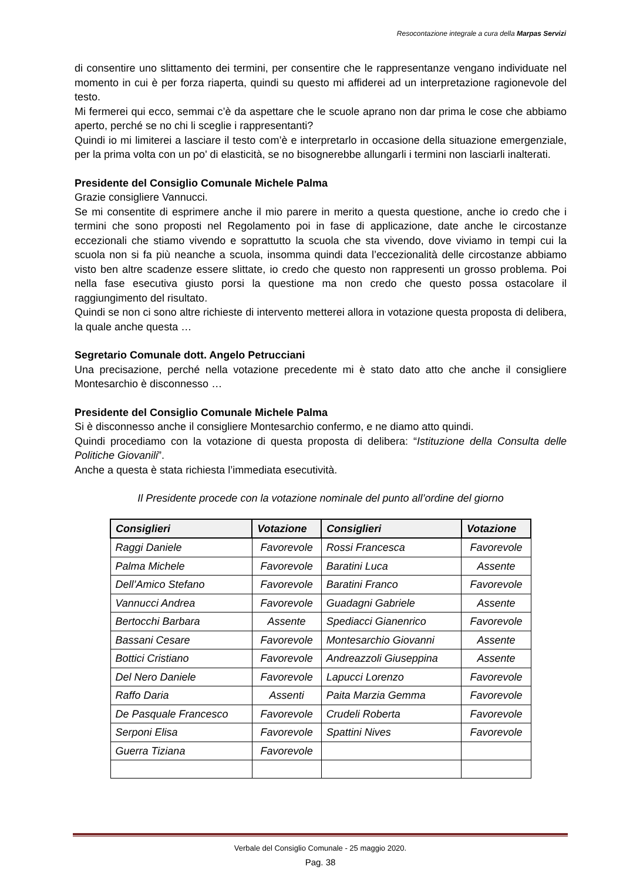Resocontazione integrale a cura della Marpas Servizi
di consentire uno slittamento dei termini, per consentire che le rappresentanze vengano individuate nel momento in cui è per forza riaperta, quindi su questo mi affiderei ad un interpretazione ragionevole del testo.
Mi fermerei qui ecco, semmai c’è da aspettare che le scuole aprano non dar prima le cose che abbiamo aperto, perché se no chi li sceglie i rappresentanti?
Quindi io mi limiterei a lasciare il testo com’è e interpretarlo in occasione della situazione emergenziale, per la prima volta con un po' di elasticità, se no bisognerebbe allungarli i termini non lasciarli inalterati.
Presidente del Consiglio Comunale Michele Palma
Grazie consigliere Vannucci.
Se mi consentite di esprimere anche il mio parere in merito a questa questione, anche io credo che i termini che sono proposti nel Regolamento poi in fase di applicazione, date anche le circostanze eccezionali che stiamo vivendo e soprattutto la scuola che sta vivendo, dove viviamo in tempi cui la scuola non si fa più neanche a scuola, insomma quindi data l’eccezionalità delle circostanze abbiamo visto ben altre scadenze essere slittate, io credo che questo non rappresenti un grosso problema. Poi nella fase esecutiva giusto porsi la questione ma non credo che questo possa ostacolare il raggiungimento del risultato.
Quindi se non ci sono altre richieste di intervento metterei allora in votazione questa proposta di delibera, la quale anche questa …
Segretario Comunale dott. Angelo Petrucciani
Una precisazione, perché nella votazione precedente mi è stato dato atto che anche il consigliere Montesarchio è disconnesso …
Presidente del Consiglio Comunale Michele Palma
Si è disconnesso anche il consigliere Montesarchio confermo, e ne diamo atto quindi.
Quindi procediamo con la votazione di questa proposta di delibera: “Istituzione della Consulta delle Politiche Giovanili”.
Anche a questa è stata richiesta l’immediata esecutività.
Il Presidente procede con la votazione nominale del punto all’ordine del giorno
| Consiglieri | Votazione | Consiglieri | Votazione |
| --- | --- | --- | --- |
| Raggi Daniele | Favorevole | Rossi Francesca | Favorevole |
| Palma Michele | Favorevole | Baratini Luca | Assente |
| Dell’Amico Stefano | Favorevole | Baratini Franco | Favorevole |
| Vannucci Andrea | Favorevole | Guadagni Gabriele | Assente |
| Bertocchi Barbara | Assente | Spediacci Gianenrico | Favorevole |
| Bassani Cesare | Favorevole | Montesarchio Giovanni | Assente |
| Bottici Cristiano | Favorevole | Andreazzoli Giuseppina | Assente |
| Del Nero Daniele | Favorevole | Lapucci Lorenzo | Favorevole |
| Raffo Daria | Assenti | Paita Marzia Gemma | Favorevole |
| De Pasquale Francesco | Favorevole | Crudeli Roberta | Favorevole |
| Serponi Elisa | Favorevole | Spattini Nives | Favorevole |
| Guerra Tiziana | Favorevole | | |
Verbale del Consiglio Comunale - 25 maggio 2020.
Pag. 38